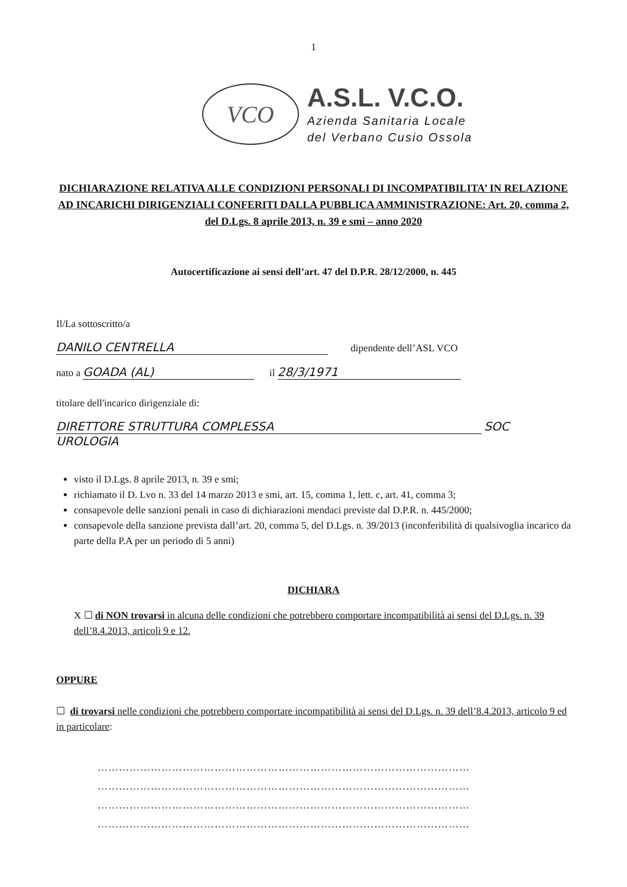1
VCO
A.S.L. V.C.O.
Azienda Sanitaria Locale
del Verbano Cusio Ossola
DICHIARAZIONE RELATIVA ALLE CONDIZIONI PERSONALI DI INCOMPATIBILITA’ IN RELAZIONE AD INCARICHI DIRIGENZIALI CONFERITI DALLA PUBBLICA AMMINISTRAZIONE: Art. 20, comma 2, del D.Lgs. 8 aprile 2013, n. 39 e smi – anno 2020
Autocertificazione ai sensi dell’art. 47 del D.P.R. 28/12/2000, n. 445
Il/La sottoscritto/a
DANILO CENTRELLA dipendente dell’ASL VCO
nato a GOADA (AL) il 28/3/1971
titolare dell'incarico dirigenziale di:
DIRETTORE STRUTTURA COMPLESSA SOC UROLOGIA
visto il D.Lgs. 8 aprile 2013, n. 39 e smi;
richiamato il D. Lvo n. 33 del 14 marzo 2013 e smi, art. 15, comma 1, lett. c, art. 41, comma 3;
consapevole delle sanzioni penali in caso di dichiarazioni mendaci previste dal D.P.R. n. 445/2000;
consapevole della sanzione prevista dall’art. 20, comma 5, del D.Lgs. n. 39/2013 (inconferibilità di qualsivoglia incarico da parte della P.A per un periodo di 5 anni)
DICHIARA
X ☐ di NON trovarsi in alcuna delle condizioni che potrebbero comportare incompatibilità ai sensi del D.Lgs. n. 39 dell’8.4.2013, articoli 9 e 12.
OPPURE
☐ di trovarsi nelle condizioni che potrebbero comportare incompatibilità ai sensi del D.Lgs. n. 39 dell’8.4.2013, articolo 9 ed in particolare:
……………………………………………………………………………………………
……………………………………………………………………………………………
……………………………………………………………………………………………
……………………………………………………………………………………………